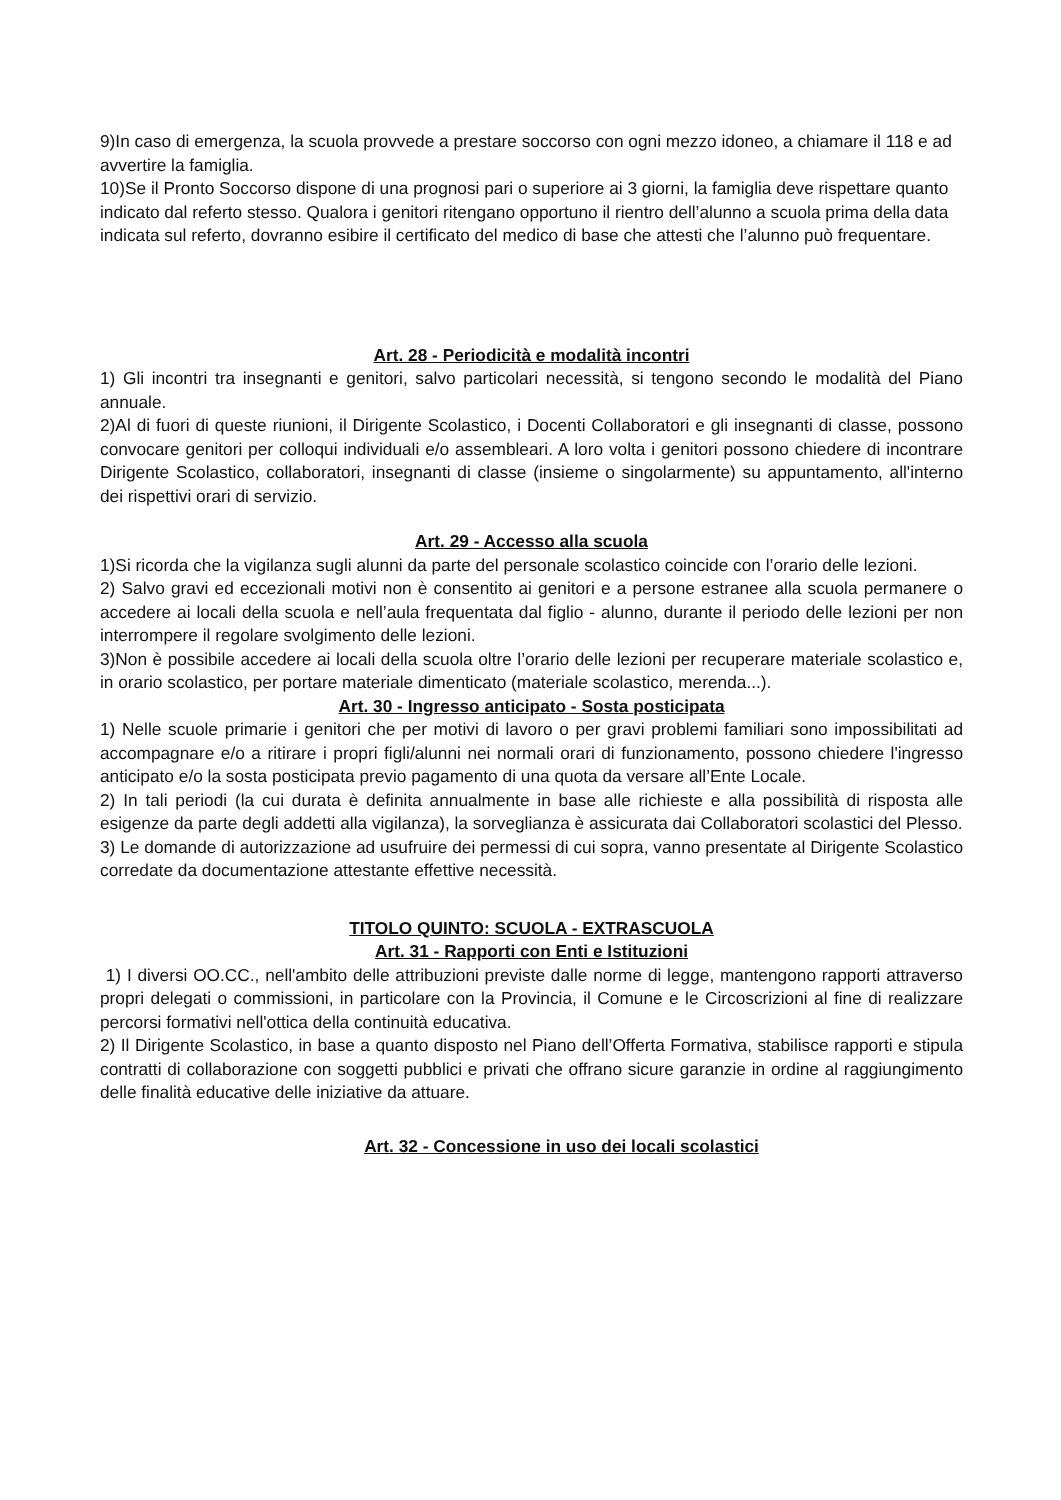9)In caso di emergenza, la scuola provvede a prestare soccorso con ogni mezzo idoneo, a chiamare il 118 e ad avvertire la famiglia.
10)Se il Pronto Soccorso dispone di una prognosi pari o superiore ai 3 giorni, la famiglia deve rispettare quanto indicato dal referto stesso. Qualora i genitori ritengano opportuno il rientro dell’alunno a scuola prima della data indicata sul referto, dovranno esibire il certificato del medico di base che attesti che l’alunno può frequentare.
Art. 28 - Periodicità e modalità incontri
1) Gli incontri tra insegnanti e genitori, salvo particolari necessità, si tengono secondo le modalità del Piano annuale.
2)Al di fuori di queste riunioni, il Dirigente Scolastico, i Docenti Collaboratori e gli insegnanti di classe, possono convocare genitori per colloqui individuali e/o assembleari. A loro volta i genitori possono chiedere di incontrare Dirigente Scolastico, collaboratori, insegnanti di classe (insieme o singolarmente) su appuntamento, all'interno dei rispettivi orari di servizio.
Art. 29 - Accesso alla scuola
1)Si ricorda che la vigilanza sugli alunni da parte del personale scolastico coincide con l’orario delle lezioni.
2) Salvo gravi ed eccezionali motivi non è consentito ai genitori e a persone estranee alla scuola permanere o accedere ai locali della scuola e nell’aula frequentata dal figlio - alunno, durante il periodo delle lezioni per non interrompere il regolare svolgimento delle lezioni.
3)Non è possibile accedere ai locali della scuola oltre l’orario delle lezioni per recuperare materiale scolastico e, in orario scolastico, per portare materiale dimenticato (materiale scolastico, merenda...).
Art. 30 - Ingresso anticipato - Sosta posticipata
1) Nelle scuole primarie i genitori che per motivi di lavoro o per gravi problemi familiari sono impossibilitati ad accompagnare e/o a ritirare i propri figli/alunni nei normali orari di funzionamento, possono chiedere l'ingresso anticipato e/o la sosta posticipata previo pagamento di una quota da versare all’Ente Locale.
2) In tali periodi (la cui durata è definita annualmente in base alle richieste e alla possibilità di risposta alle esigenze da parte degli addetti alla vigilanza), la sorveglianza è assicurata dai Collaboratori scolastici del Plesso.
3) Le domande di autorizzazione ad usufruire dei permessi di cui sopra, vanno presentate al Dirigente Scolastico corredate da documentazione attestante effettive necessità.
TITOLO QUINTO: SCUOLA - EXTRASCUOLA
Art. 31 - Rapporti con Enti e Istituzioni
1) I diversi OO.CC., nell'ambito delle attribuzioni previste dalle norme di legge, mantengono rapporti attraverso propri delegati o commissioni, in particolare con la Provincia, il Comune e le Circoscrizioni al fine di realizzare percorsi formativi nell'ottica della continuità educativa.
2) Il Dirigente Scolastico, in base a quanto disposto nel Piano dell’Offerta Formativa, stabilisce rapporti e stipula contratti di collaborazione con soggetti pubblici e privati che offrano sicure garanzie in ordine al raggiungimento delle finalità educative delle iniziative da attuare.
Art. 32 - Concessione in uso dei locali scolastici